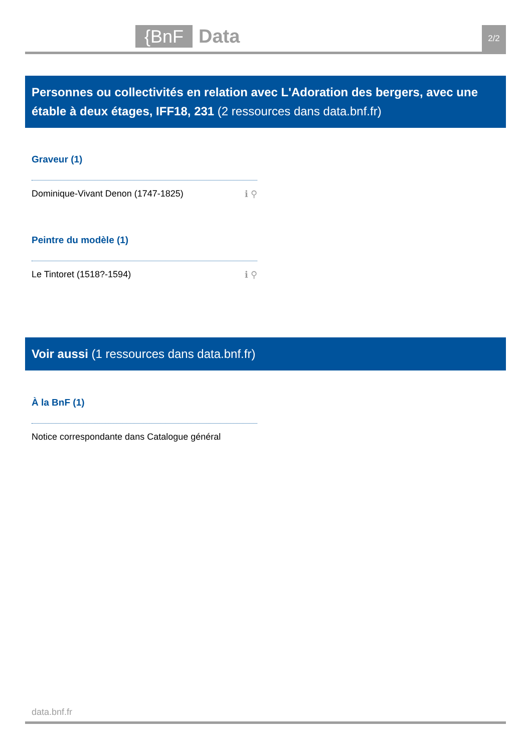{BnF Data 2/2
Personnes ou collectivités en relation avec L'Adoration des bergers, avec une étable à deux étages, IFF18, 231 (2 ressources dans data.bnf.fr)
Graveur (1)
Dominique-Vivant Denon (1747-1825) ℹ ⚲
Peintre du modèle (1)
Le Tintoret (1518?-1594) ℹ ⚲
Voir aussi (1 ressources dans data.bnf.fr)
À la BnF (1)
Notice correspondante dans Catalogue général
data.bnf.fr